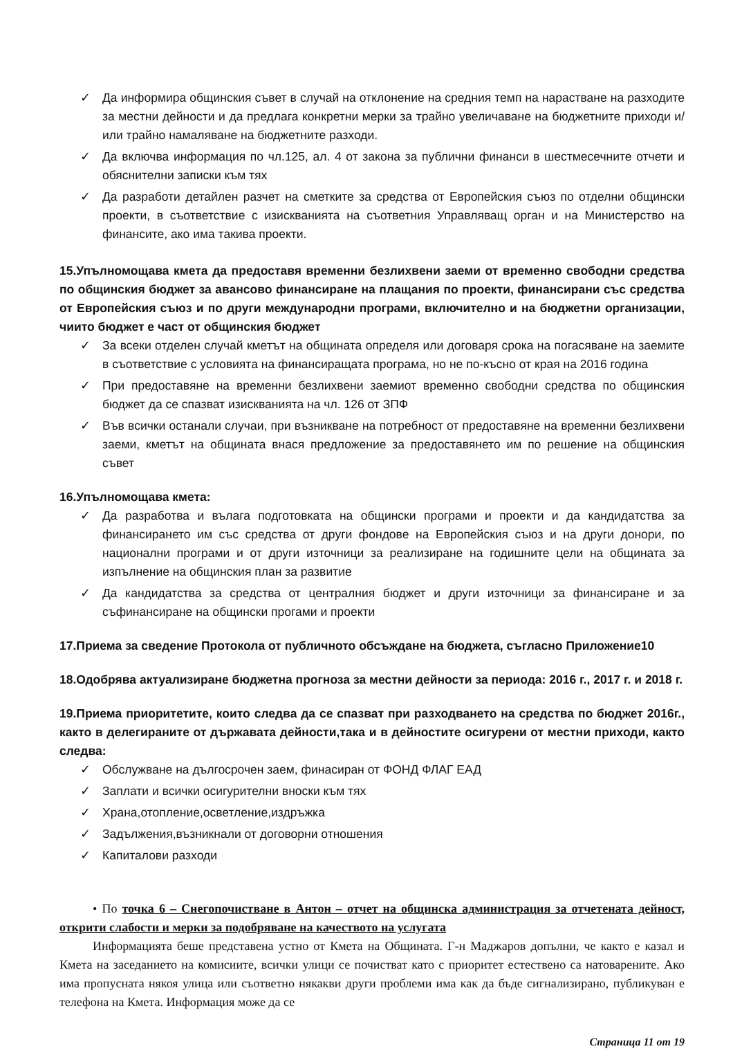✓ Да информира общинския съвет в случай на отклонение на средния темп на нарастване на разходите за местни дейности и да предлага конкретни мерки за трайно увеличаване на бюджетните приходи и/или трайно намаляване на бюджетните разходи.
✓ Да включва информация по чл.125, ал. 4 от закона за публични финанси в шестмесечните отчети и обяснителни записки към тях
✓ Да разработи детайлен разчет на сметките за средства от Европейския съюз по отделни общински проекти, в съответствие с изискванията на съответния Управляващ орган и на Министерство на финансите, ако има такива проекти.
15.Упълномощава кмета да предоставя временни безлихвени заеми от временно свободни средства по общинския бюджет за авансово финансиране на плащания по проекти, финансирани със средства от Европейския съюз и по други международни програми, включително и на бюджетни организации, чиито бюджет е част от общинския бюджет
✓ За всеки отделен случай кметът на общината определя или договаря срока на погасяване на заемите в съответствие с условията на финансиращата програма, но не по-късно от края на 2016 година
✓ При предоставяне на временни безлихвени заемиот временно свободни средства по общинския бюджет да се спазват изискванията на чл. 126 от ЗПФ
✓ Във всички останали случаи, при възникване на потребност от предоставяне на временни безлихвени заеми, кметът на общината внася предложение за предоставянето им по решение на общинския съвет
16.Упълномощава кмета:
✓ Да разработва и вълага подготовката на общински програми и проекти и да кандидатства за финансирането им със средства от други фондове на Европейския съюз и на други донори, по национални програми и от други източници за реализиране на годишните цели на общината за изпълнение на общинския план за развитие
✓ Да кандидатства за средства от централния бюджет и други източници за финансиране и за съфинансиране на общински прогами и проекти
17.Приема за сведение Протокола от публичното обсъждане на бюджета, съгласно Приложение10
18.Одобрява актуализиране бюджетна прогноза за местни дейности за периода: 2016 г., 2017 г. и 2018 г.
19.Приема приоритетите, които следва да се спазват при разходването на средства по бюджет 2016г., както в делегираните от държавата дейности,така и в дейностите осигурени от местни приходи, както следва:
✓ Обслужване на дългосрочен заем, финасиран от ФОНД ФЛАГ ЕАД
✓ Заплати и всички осигурителни вноски към тях
✓ Храна,отопление,осветление,издръжка
✓ Задължения,възникнали от договорни отношения
✓ Капиталови разходи
• По точка 6 – Снегопочистване в Антон – отчет на общинска администрация за отчетената дейност, открити слабости и мерки за подобряване на качеството на услугата
Информацията беше представена устно от Кмета на Общината. Г-н Маджаров допълни, че както е казал и Кмета на заседанието на комисиите, всички улици се почистват като с приоритет естествено са натоварените. Ако има пропусната някоя улица или съответно някакви други проблеми има как да бъде сигнализирано, публикуван е телефона на Кмета. Информация може да се
Страница 11 от 19